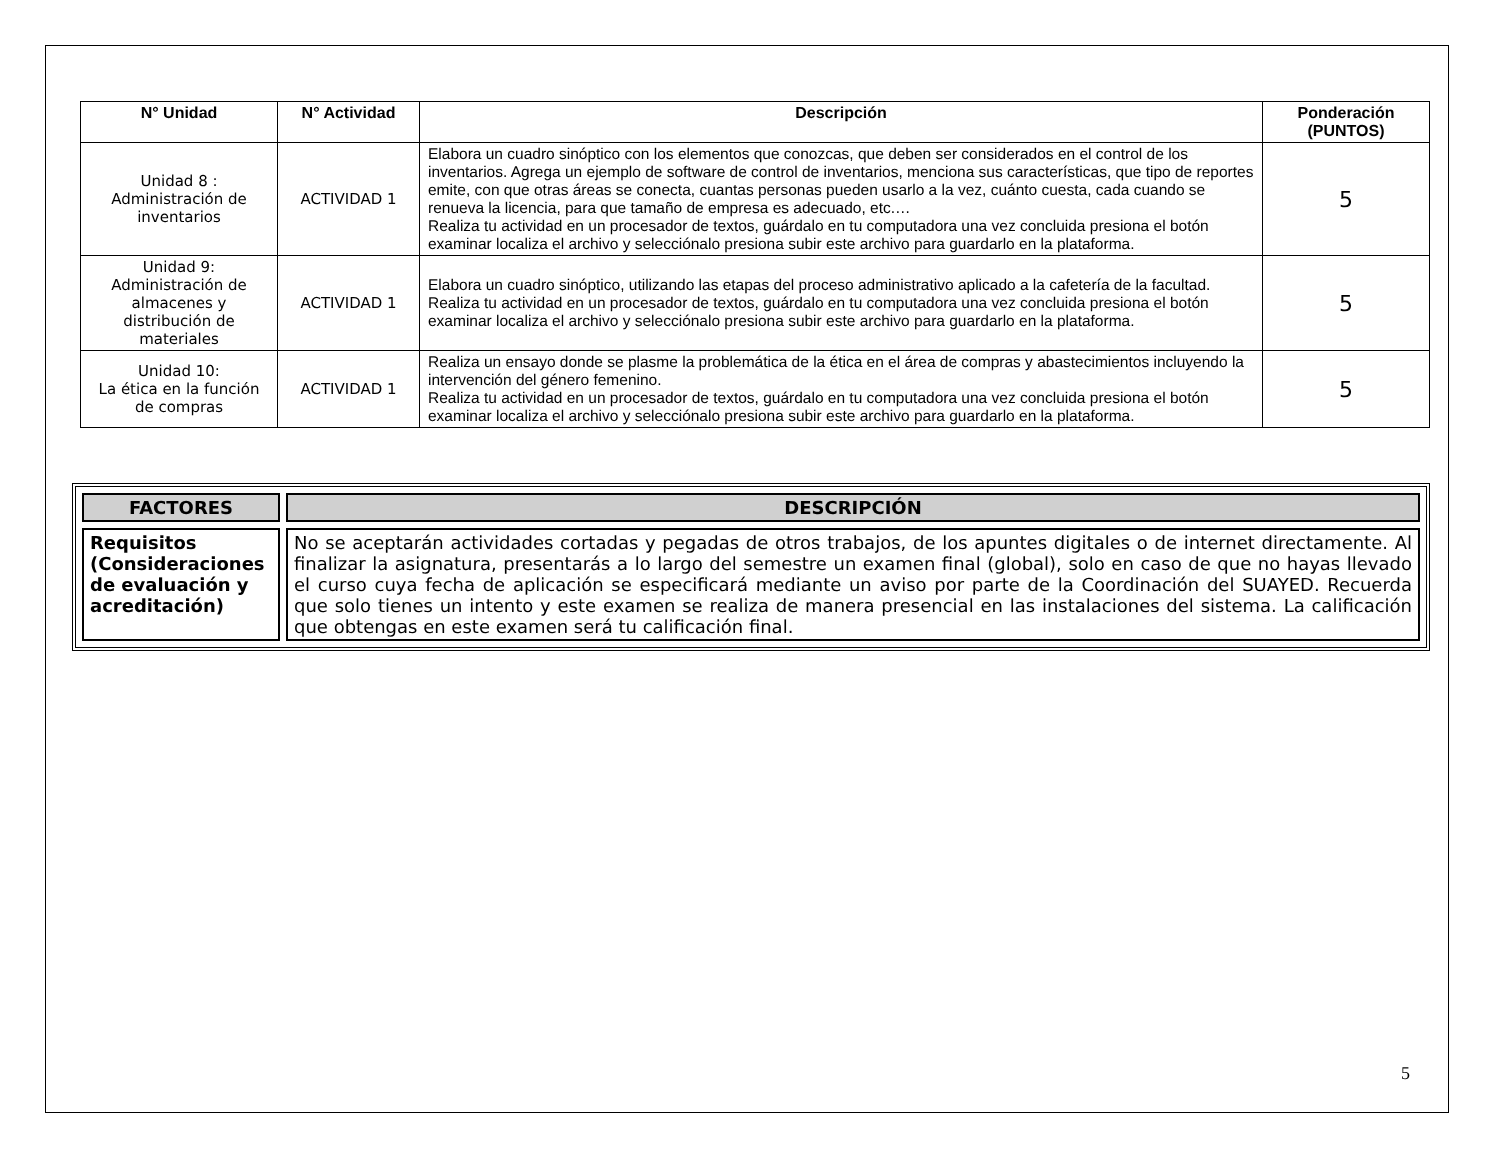| N° Unidad | N° Actividad | Descripción | Ponderación (PUNTOS) |
| --- | --- | --- | --- |
| Unidad 8 : Administración de inventarios | ACTIVIDAD 1 | Elabora un cuadro sinóptico con los elementos que conozcas, que deben ser considerados en el control de los inventarios. Agrega un ejemplo de software de control de inventarios, menciona sus características, que tipo de reportes emite, con que otras áreas se conecta, cuantas personas pueden usarlo a la vez, cuánto cuesta, cada cuando se renueva la licencia, para que tamaño de empresa es adecuado, etc.… Realiza tu actividad en un procesador de textos, guárdalo en tu computadora una vez concluida presiona el botón examinar localiza el archivo y selecciónalo presiona subir este archivo para guardarlo en la plataforma. | 5 |
| Unidad 9: Administración de almacenes y distribución de materiales | ACTIVIDAD 1 | Elabora un cuadro sinóptico, utilizando las etapas del proceso administrativo aplicado a la cafetería de la facultad. Realiza tu actividad en un procesador de textos, guárdalo en tu computadora una vez concluida presiona el botón examinar localiza el archivo y selecciónalo presiona subir este archivo para guardarlo en la plataforma. | 5 |
| Unidad 10: La ética en la función de compras | ACTIVIDAD 1 | Realiza un ensayo donde se plasme la problemática de la ética en el área de compras y abastecimientos incluyendo la intervención del género femenino. Realiza tu actividad en un procesador de textos, guárdalo en tu computadora una vez concluida presiona el botón examinar localiza el archivo y selecciónalo presiona subir este archivo para guardarlo en la plataforma. | 5 |
| FACTORES | DESCRIPCIÓN |
| --- | --- |
| Requisitos (Consideraciones de evaluación y acreditación) | No se aceptarán actividades cortadas y pegadas de otros trabajos, de los apuntes digitales o de internet directamente. Al finalizar la asignatura, presentarás a lo largo del semestre un examen final (global), solo en caso de que no hayas llevado el curso cuya fecha de aplicación se especificará mediante un aviso por parte de la Coordinación del SUAYED. Recuerda que solo tienes un intento y este examen se realiza de manera presencial en las instalaciones del sistema. La calificación que obtengas en este examen será tu calificación final. |
5